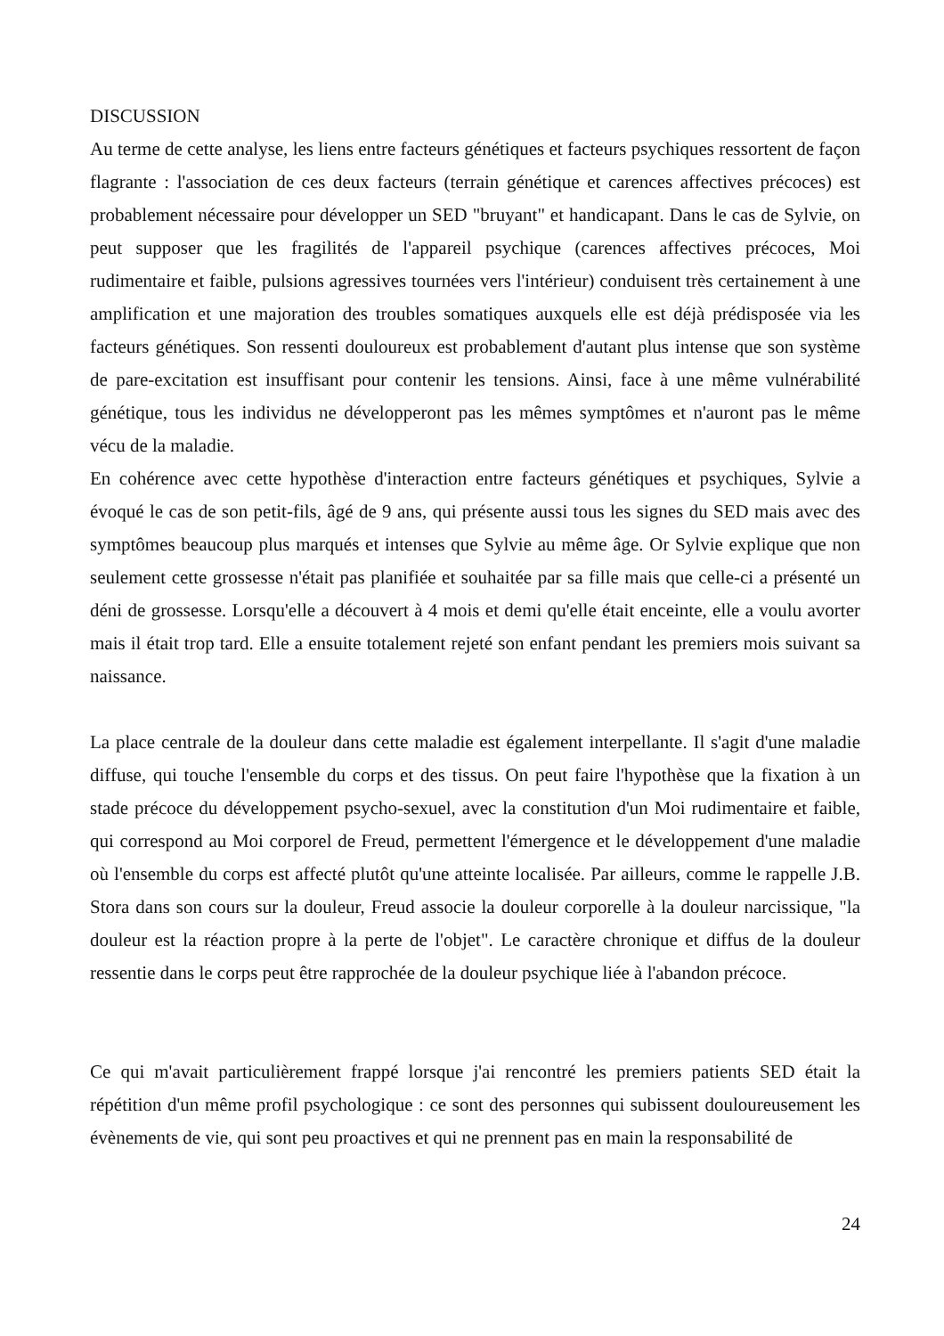DISCUSSION
Au terme de cette analyse, les liens entre facteurs génétiques et facteurs psychiques ressortent de façon flagrante : l'association de ces deux facteurs (terrain génétique et carences affectives précoces) est probablement nécessaire pour développer un SED "bruyant" et handicapant. Dans le cas de Sylvie, on peut supposer que les fragilités de l'appareil psychique (carences affectives précoces, Moi rudimentaire et faible, pulsions agressives tournées vers l'intérieur) conduisent très certainement à une amplification et une majoration des troubles somatiques auxquels elle est déjà prédisposée via les facteurs génétiques. Son ressenti douloureux est probablement d'autant plus intense que son système de pare-excitation est insuffisant pour contenir les tensions. Ainsi, face à une même vulnérabilité génétique, tous les individus ne développeront pas les mêmes symptômes et n'auront pas le même vécu de la maladie.
En cohérence avec cette hypothèse d'interaction entre facteurs génétiques et psychiques, Sylvie a évoqué le cas de son petit-fils, âgé de 9 ans, qui présente aussi tous les signes du SED mais avec des symptômes beaucoup plus marqués et intenses que Sylvie au même âge. Or Sylvie explique que non seulement cette grossesse n'était pas planifiée et souhaitée par sa fille mais que celle-ci a présenté un déni de grossesse. Lorsqu'elle a découvert à 4 mois et demi qu'elle était enceinte, elle a voulu avorter mais il était trop tard. Elle a ensuite totalement rejeté son enfant pendant les premiers mois suivant sa naissance.
La place centrale de la douleur dans cette maladie est également interpellante. Il s'agit d'une maladie diffuse, qui touche l'ensemble du corps et des tissus. On peut faire l'hypothèse que la fixation à un stade précoce du développement psycho-sexuel, avec la constitution d'un Moi rudimentaire et faible, qui correspond au Moi corporel de Freud, permettent l'émergence et le développement d'une maladie où l'ensemble du corps est affecté plutôt qu'une atteinte localisée. Par ailleurs, comme le rappelle J.B. Stora dans son cours sur la douleur, Freud associe la douleur corporelle à la douleur narcissique, "la douleur est la réaction propre à la perte de l'objet". Le caractère chronique et diffus de la douleur ressentie dans le corps peut être rapprochée de la douleur psychique liée à l'abandon précoce.
Ce qui m'avait particulièrement frappé lorsque j'ai rencontré les premiers patients SED était la répétition d'un même profil psychologique : ce sont des personnes qui subissent douloureusement les évènements de vie, qui sont peu proactives et qui ne prennent pas en main la responsabilité de
24